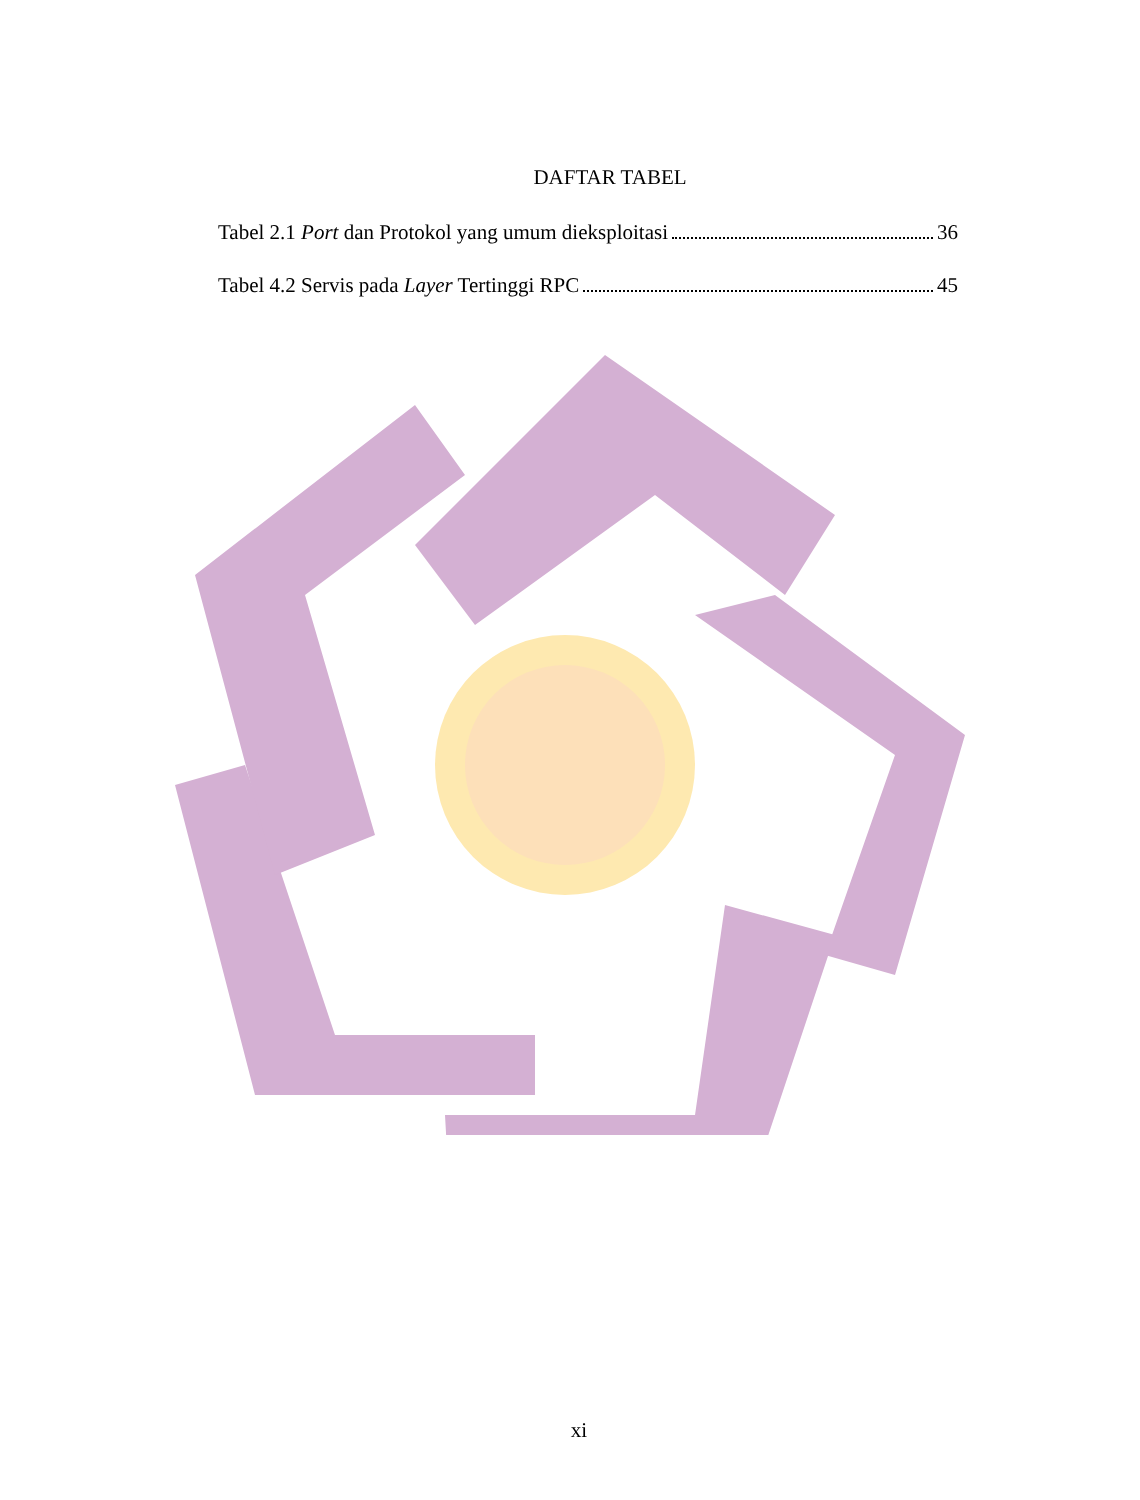DAFTAR TABEL
Tabel 2.1 Port dan Protokol yang umum dieksploitasi 36
Tabel 4.2 Servis pada Layer Tertinggi RPC 45
xi